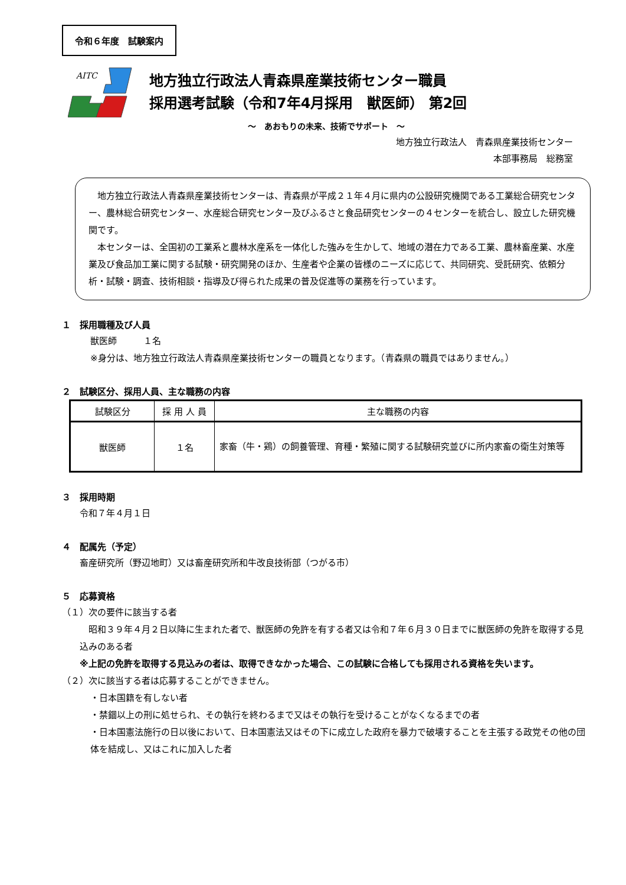令和６年度　試験案内
AITC
地方独立行政法人青森県産業技術センター職員
採用選考試験（令和7年4月採用　獣医師） 第2回
～　あおもりの未来、技術でサポート　～
地方独立行政法人　青森県産業技術センター
本部事務局　総務室
　地方独立行政法人青森県産業技術センターは、青森県が平成２１年４月に県内の公設研究機関である工業総合研究センター、農林総合研究センター、水産総合研究センター及びふるさと食品研究センターの４センターを統合し、設立した研究機関です。
　本センターは、全国初の工業系と農林水産系を一体化した強みを生かして、地域の潜在力である工業、農林畜産業、水産業及び食品加工業に関する試験・研究開発のほか、生産者や企業の皆様のニーズに応じて、共同研究、受託研究、依頼分析・試験・調査、技術相談・指導及び得られた成果の普及促進等の業務を行っています。
１　採用職種及び人員
獣医師　　　１名
※身分は、地方独立行政法人青森県産業技術センターの職員となります。（青森県の職員ではありません。）
２　試験区分、採用人員、主な職務の内容
| 試験区分 | 採 用 人 員 | 主な職務の内容 |
| --- | --- | --- |
| 獣医師 | １名 | 家畜（牛・鶏）の飼養管理、育種・繁殖に関する試験研究並びに所内家畜の衛生対策等 |
３　採用時期
令和７年４月１日
４　配属先（予定）
畜産研究所（野辺地町）又は畜産研究所和牛改良技術部（つがる市）
５　応募資格
（１）次の要件に該当する者
　昭和３９年４月２日以降に生まれた者で、獣医師の免許を有する者又は令和７年６月３０日までに獣医師の免許を取得する見込みのある者
※上記の免許を取得する見込みの者は、取得できなかった場合、この試験に合格しても採用される資格を失います。
（２）次に該当する者は応募することができません。
・日本国籍を有しない者
・禁錮以上の刑に処せられ、その執行を終わるまで又はその執行を受けることがなくなるまでの者
・日本国憲法施行の日以後において、日本国憲法又はその下に成立した政府を暴力で破壊することを主張する政党その他の団体を結成し、又はこれに加入した者